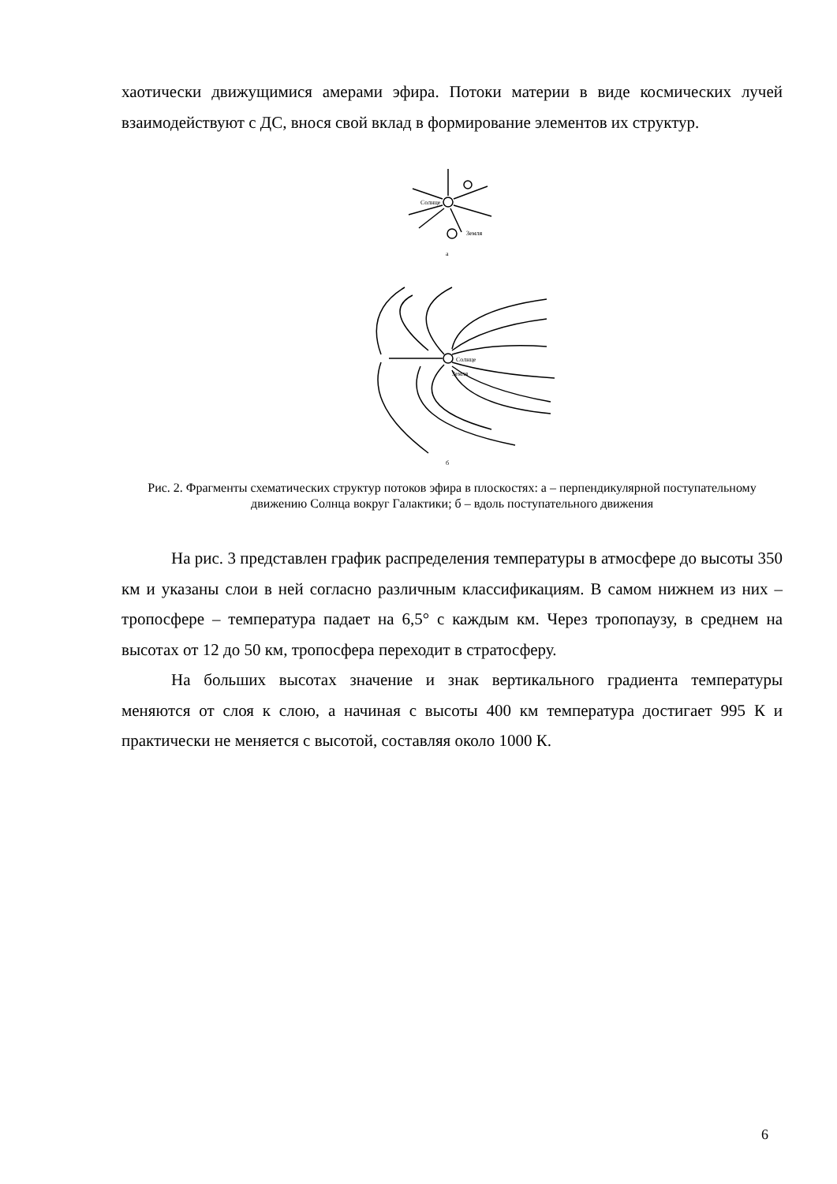хаотически движущимися амерами эфира. Потоки материи в виде космических лучей взаимодействуют с ДС, внося свой вклад в формирование элементов их структур.
Солнце
Земля
а
Солнце
Земля
б
Рис. 2. Фрагменты схематических структур потоков эфира в плоскостях: а – перпендикулярной поступательному движению Солнца вокруг Галактики; б – вдоль поступательного движения
На рис. 3 представлен график распределения температуры в атмосфере до высоты 350 км и указаны слои в ней согласно различным классификациям. В самом нижнем из них – тропосфере – температура падает на 6,5° с каждым км. Через тропопаузу, в среднем на высотах от 12 до 50 км, тропосфера переходит в стратосферу.
На больших высотах значение и знак вертикального градиента температуры меняются от слоя к слою, а начиная с высоты 400 км температура достигает 995 К и практически не меняется с высотой, составляя около 1000 К.
6